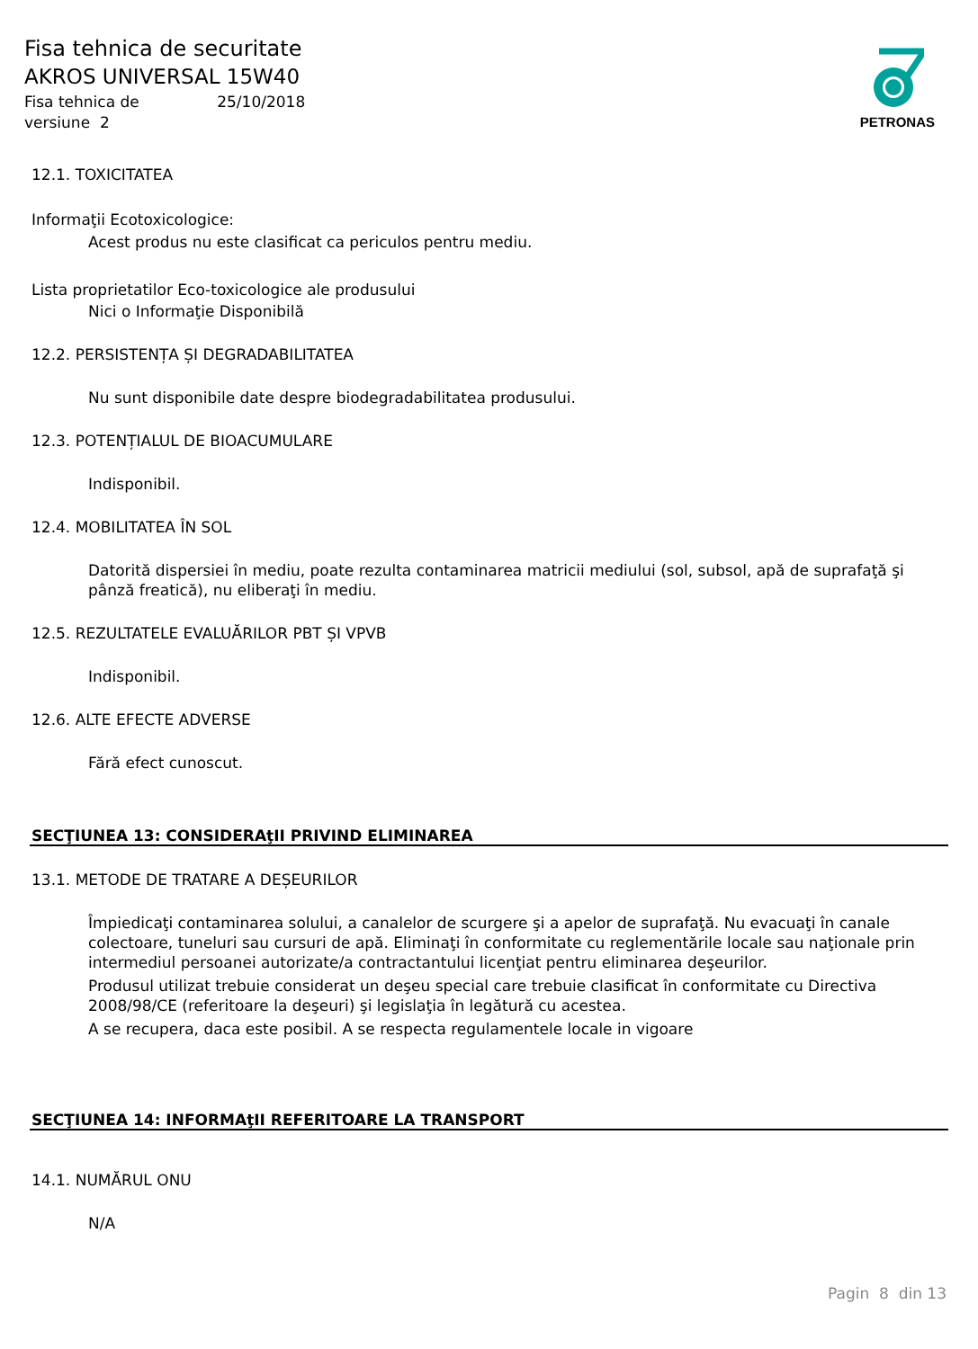Fisa tehnica de securitate
AKROS UNIVERSAL 15W40
Fisa tehnica de 25/10/2018
versiune 2
PETRONAS
12.1. TOXICITATEA
Informaţii Ecotoxicologice:
Acest produs nu este clasificat ca periculos pentru mediu.
Lista proprietatilor Eco-toxicologice ale produsului
Nici o Informaţie Disponibilă
12.2. PERSISTENȚA ȘI DEGRADABILITATEA
Nu sunt disponibile date despre biodegradabilitatea produsului.
12.3. POTENȚIALUL DE BIOACUMULARE
Indisponibil.
12.4. MOBILITATEA ÎN SOL
Datorită dispersiei în mediu, poate rezulta contaminarea matricii mediului (sol, subsol, apă de suprafaţă şi pânză freatică), nu eliberaţi în mediu.
12.5. REZULTATELE EVALUĂRILOR PBT ȘI VPVB
Indisponibil.
12.6. ALTE EFECTE ADVERSE
Fără efect cunoscut.
SECŢIUNEA 13: CONSIDERAţII PRIVIND ELIMINAREA
13.1. METODE DE TRATARE A DEȘEURILOR
Împiedicaţi contaminarea solului, a canalelor de scurgere şi a apelor de suprafaţă. Nu evacuaţi în canale colectoare, tuneluri sau cursuri de apă. Eliminaţi în conformitate cu reglementările locale sau naţionale prin intermediul persoanei autorizate/a contractantului licenţiat pentru eliminarea deşeurilor.
Produsul utilizat trebuie considerat un deşeu special care trebuie clasificat în conformitate cu Directiva 2008/98/CE (referitoare la deşeuri) şi legislaţia în legătură cu acestea.
A se recupera, daca este posibil. A se respecta regulamentele locale in vigoare
SECŢIUNEA 14: INFORMAţII REFERITOARE LA TRANSPORT
14.1. NUMĂRUL ONU
N/A
Pagin 8 din 13